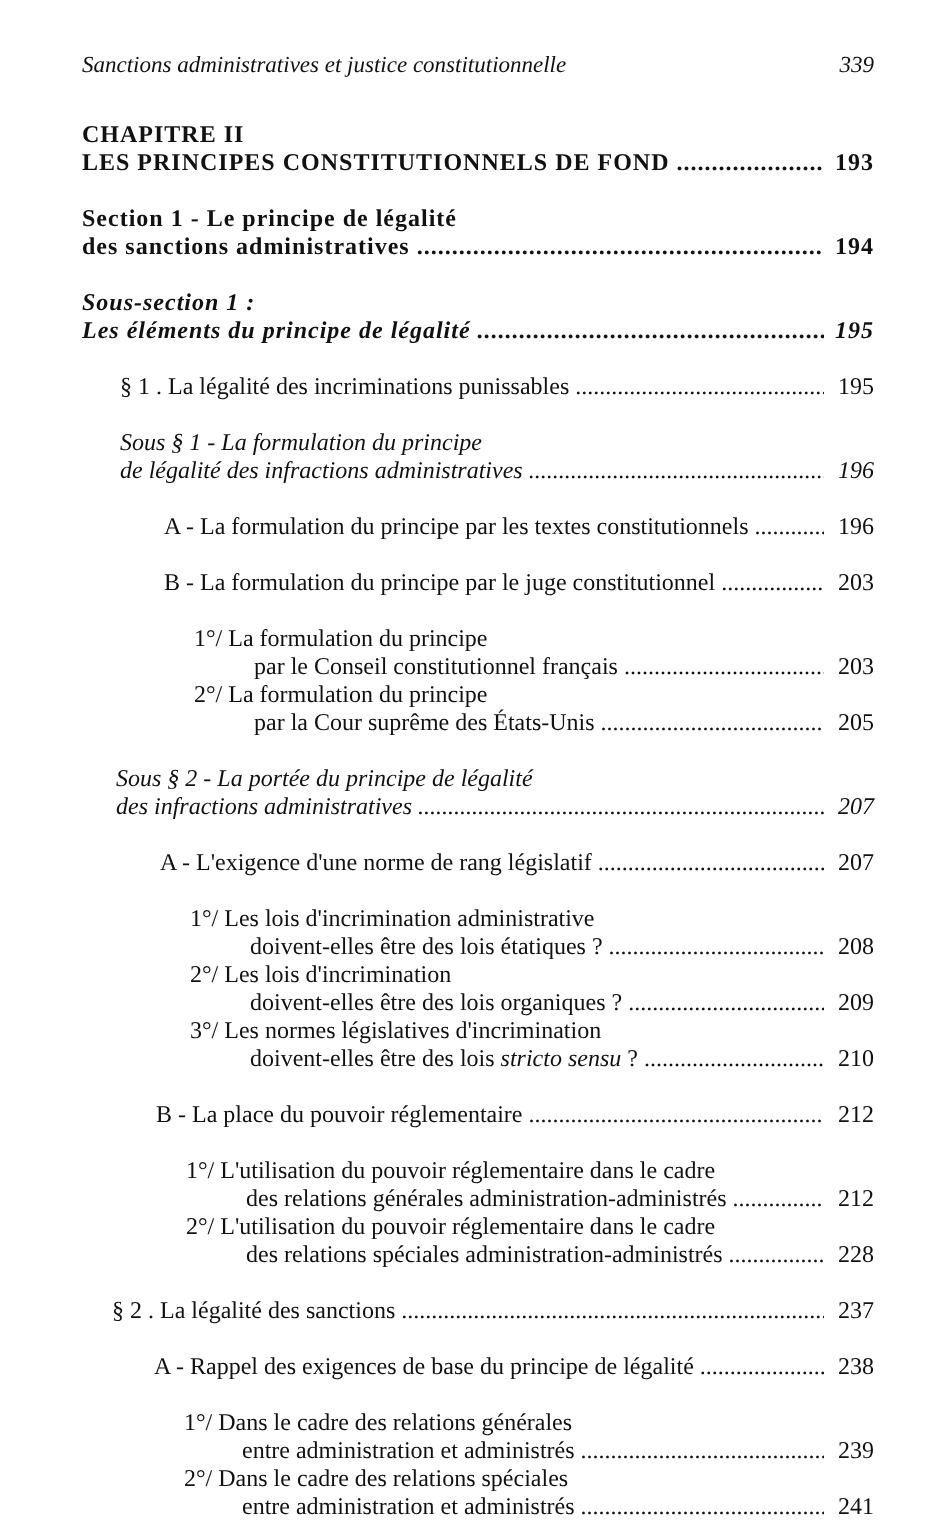Sanctions administratives et justice constitutionnelle 339
CHAPITRE II
LES PRINCIPES CONSTITUTIONNELS DE FOND 193
Section 1 - Le principe de légalité
des sanctions administratives 194
Sous-section 1 :
Les éléments du principe de légalité 195
§ 1 . La légalité des incriminations punissables 195
Sous § 1 - La formulation du principe
de légalité des infractions administratives 196
A - La formulation du principe par les textes constitutionnels 196
B - La formulation du principe par le juge constitutionnel 203
1°/ La formulation du principe
par le Conseil constitutionnel français 203
2°/ La formulation du principe
par la Cour suprême des États-Unis 205
Sous § 2 - La portée du principe de légalité
des infractions administratives 207
A - L'exigence d'une norme de rang législatif 207
1°/ Les lois d'incrimination administrative
doivent-elles être des lois étatiques ? 208
2°/ Les lois d'incrimination
doivent-elles être des lois organiques ? 209
3°/ Les normes législatives d'incrimination
doivent-elles être des lois stricto sensu ? 210
B - La place du pouvoir réglementaire 212
1°/ L'utilisation du pouvoir réglementaire dans le cadre
des relations générales administration-administrés 212
2°/ L'utilisation du pouvoir réglementaire dans le cadre
des relations spéciales administration-administrés 228
§ 2 . La légalité des sanctions 237
A - Rappel des exigences de base du principe de légalité 238
1°/ Dans le cadre des relations générales
entre administration et administrés 239
2°/ Dans le cadre des relations spéciales
entre administration et administrés 241